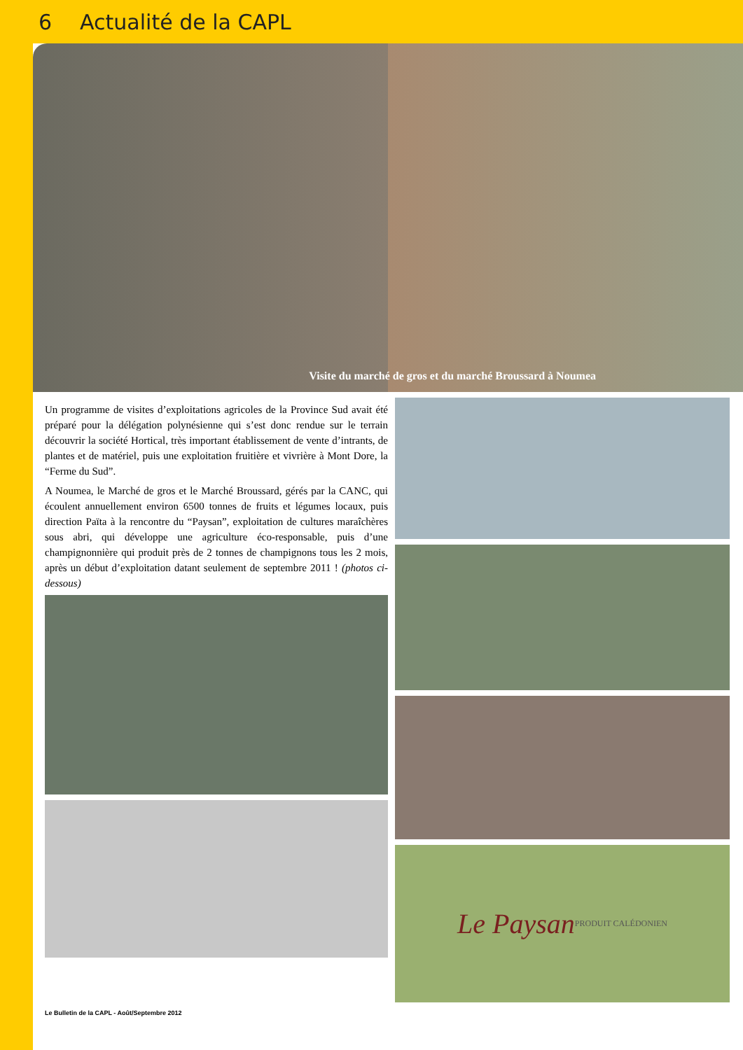6 Actualité de la CAPL
Visite du marché de gros et du marché Broussard à Noumea
Un programme de visites d’exploitations agricoles de la Province Sud avait été préparé pour la délégation polynésienne qui s’est donc rendue sur le terrain découvrir la société Hortical, très important établissement de vente d’intrants, de plantes et de matériel, puis une exploitation fruitière et vivrière à Mont Dore, la “Ferme du Sud”.
A Noumea, le Marché de gros et le Marché Broussard, gérés par la CANC, qui écoulent annuellement environ 6500 tonnes de fruits et légumes locaux, puis direction Païta à la rencontre du “Paysan”, exploitation de cultures maraîchères sous abri, qui développe une agriculture éco-responsable, puis d’une champignonnière qui produit près de 2 tonnes de champignons tous les 2 mois, après un début d’exploitation datant seulement de septembre 2011 ! (photos ci-dessous)
Le Paysan
PRODUIT CALÉDONIEN
Le Bulletin de la CAPL - Août/Septembre 2012